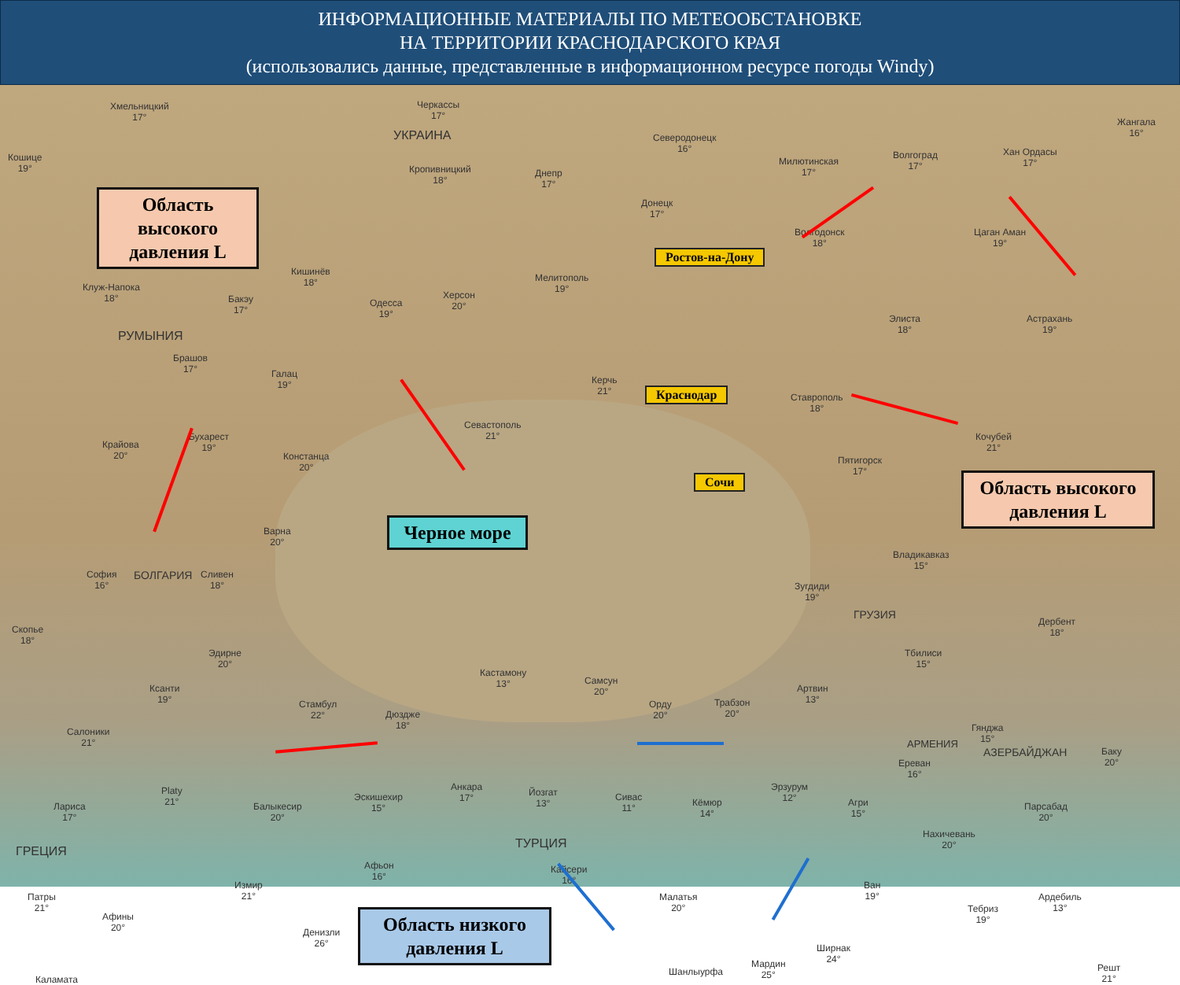ИНФОРМАЦИОННЫЕ МАТЕРИАЛЫ ПО МЕТЕООБСТАНОВКЕ
НА ТЕРРИТОРИИ КРАСНОДАРСКОГО КРАЯ
(использовались данные, представленные в информационном ресурсе погоды Windy)
Область высокого давления L
Область высокого давления L
Область низкого давления L
Черное море
Ростов-на-Дону
Краснодар
Сочи
Хмельницкий
17°
Черкассы
17°
УКРАИНА
Кропивницкий
18°
Днепр
17°
Северодонецк
16°
Донецк
17°
Милютинская
17°
Волгоград
17°
Хан Ордасы
17°
Жангала
16°
Кошице
19°
Клуж-Напока
18°
Кишинёв
18°
Бакэу
17°
РУМЫНИЯ
Брашов
17°
Галац
19°
Одесса
19°
Херсон
20°
Мелитополь
19°
Волгодонск
18°
Элиста
18°
Астрахань
19°
Цаган Аман
19°
Керчь
21°
Ставрополь
18°
Севастополь
21°
Крайова
20°
Бухарест
19°
Констанца
20°
Пятигорск
17°
Кочубей
21°
Варна
20°
Владикавказ
15°
София
16°
БОЛГАРИЯ
Сливен
18°
Зугдиди
19°
ГРУЗИЯ
Дербент
18°
Скопье
18°
Эдирне
20°
Тбилиси
15°
Кастамону
13°
Самсун
20°
Ксанти
19°
Стамбул
22°
Дюздже
18°
Орду
20°
Трабзон
20°
Артвин
13°
Салоники
21°
Гянджа
15°
АЗЕРБАЙДЖАН
АРМЕНИЯ
Ереван
16°
Баку
20°
Анкара
17°
Йозгат
13°
Эскишехир
15°
Балыкесир
20°
Сивас
11°
Кёмюр
14°
Эрзурум
12°
Агри
15°
Парсабад
20°
Лариса
17°
Platy
21°
ГРЕЦИЯ
ТУРЦИЯ
Нахичевань
20°
Афьон
16°
Кайсери
16°
Измир
21°
Ван
19°
Патры
21°
Малатья
20°
Ардебиль
13°
Афины
20°
Тебриз
19°
Денизли
26°
Ширнак
24°
Мардин
25°
Шанлыурфа
Решт
21°
Каламата